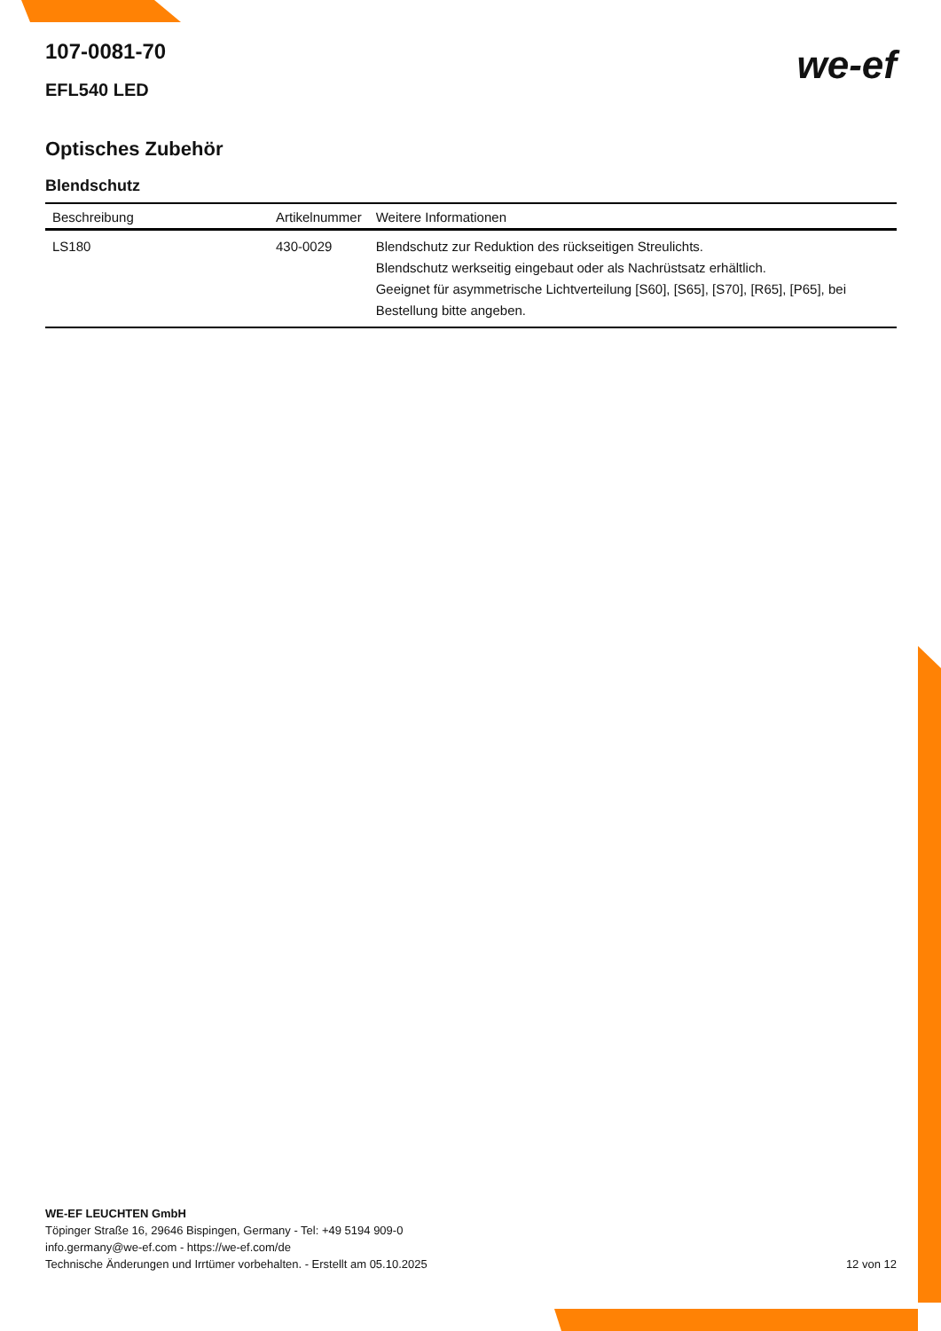107-0081-70
EFL540 LED
we-ef
Optisches Zubehör
Blendschutz
| Beschreibung | Artikelnummer | Weitere Informationen |
| --- | --- | --- |
| LS180 | 430-0029 | Blendschutz zur Reduktion des rückseitigen Streulichts. Blendschutz werkseitig eingebaut oder als Nachrüstsatz erhältlich. Geeignet für asymmetrische Lichtverteilung [S60], [S65], [S70], [R65], [P65], bei Bestellung bitte angeben. |
WE-EF LEUCHTEN GmbH
Töpinger Straße 16, 29646 Bispingen, Germany - Tel: +49 5194 909-0
info.germany@we-ef.com - https://we-ef.com/de
Technische Änderungen und Irrtümer vorbehalten. - Erstellt am 05.10.2025
12 von 12